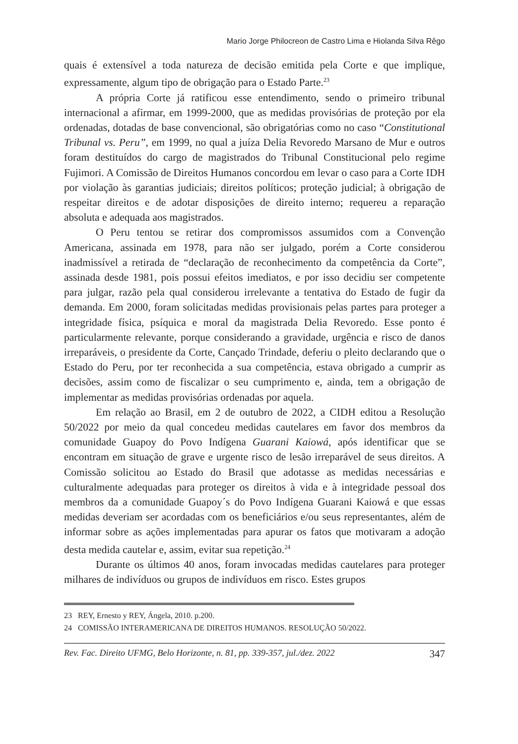Mario Jorge Philocreon de Castro Lima e Hiolanda Silva Rêgo
quais é extensível a toda natureza de decisão emitida pela Corte e que implique, expressamente, algum tipo de obrigação para o Estado Parte.<sup>23</sup>
A própria Corte já ratificou esse entendimento, sendo o primeiro tribunal internacional a afirmar, em 1999-2000, que as medidas provisórias de proteção por ela ordenadas, dotadas de base convencional, são obrigatórias como no caso “Constitutional Tribunal vs. Peru”, em 1999, no qual a juíza Delia Revoredo Marsano de Mur e outros foram destituídos do cargo de magistrados do Tribunal Constitucional pelo regime Fujimori. A Comissão de Direitos Humanos concordou em levar o caso para a Corte IDH por violação às garantias judiciais; direitos políticos; proteção judicial; à obrigação de respeitar direitos e de adotar disposições de direito interno; requereu a reparação absoluta e adequada aos magistrados.
O Peru tentou se retirar dos compromissos assumidos com a Convenção Americana, assinada em 1978, para não ser julgado, porém a Corte considerou inadmissível a retirada de “declaração de reconhecimento da competência da Corte”, assinada desde 1981, pois possui efeitos imediatos, e por isso decidiu ser competente para julgar, razão pela qual considerou irrelevante a tentativa do Estado de fugir da demanda. Em 2000, foram solicitadas medidas provisionais pelas partes para proteger a integridade física, psíquica e moral da magistrada Delia Revoredo. Esse ponto é particularmente relevante, porque considerando a gravidade, urgência e risco de danos irreparáveis, o presidente da Corte, Cançado Trindade, deferiu o pleito declarando que o Estado do Peru, por ter reconhecida a sua competência, estava obrigado a cumprir as decisões, assim como de fiscalizar o seu cumprimento e, ainda, tem a obrigação de implementar as medidas provisórias ordenadas por aquela.
Em relação ao Brasil, em 2 de outubro de 2022, a CIDH editou a Resolução 50/2022 por meio da qual concedeu medidas cautelares em favor dos membros da comunidade Guapoy do Povo Indígena Guarani Kaiowá, após identificar que se encontram em situação de grave e urgente risco de lesão irreparável de seus direitos. A Comissão solicitou ao Estado do Brasil que adotasse as medidas necessárias e culturalmente adequadas para proteger os direitos à vida e à integridade pessoal dos membros da a comunidade Guapoy´s do Povo Indígena Guarani Kaiowá e que essas medidas deveriam ser acordadas com os beneficiários e/ou seus representantes, além de informar sobre as ações implementadas para apurar os fatos que motivaram a adoção desta medida cautelar e, assim, evitar sua repetição.<sup>24</sup>
Durante os últimos 40 anos, foram invocadas medidas cautelares para proteger milhares de indivíduos ou grupos de indivíduos em risco. Estes grupos
23 REY, Ernesto y REY, Ángela, 2010. p.200.
24 COMISSÃO INTERAMERICANA DE DIREITOS HUMANOS. RESOLUÇÃO 50/2022.
Rev. Fac. Direito UFMG, Belo Horizonte, n. 81, pp. 339-357, jul./dez. 2022 347